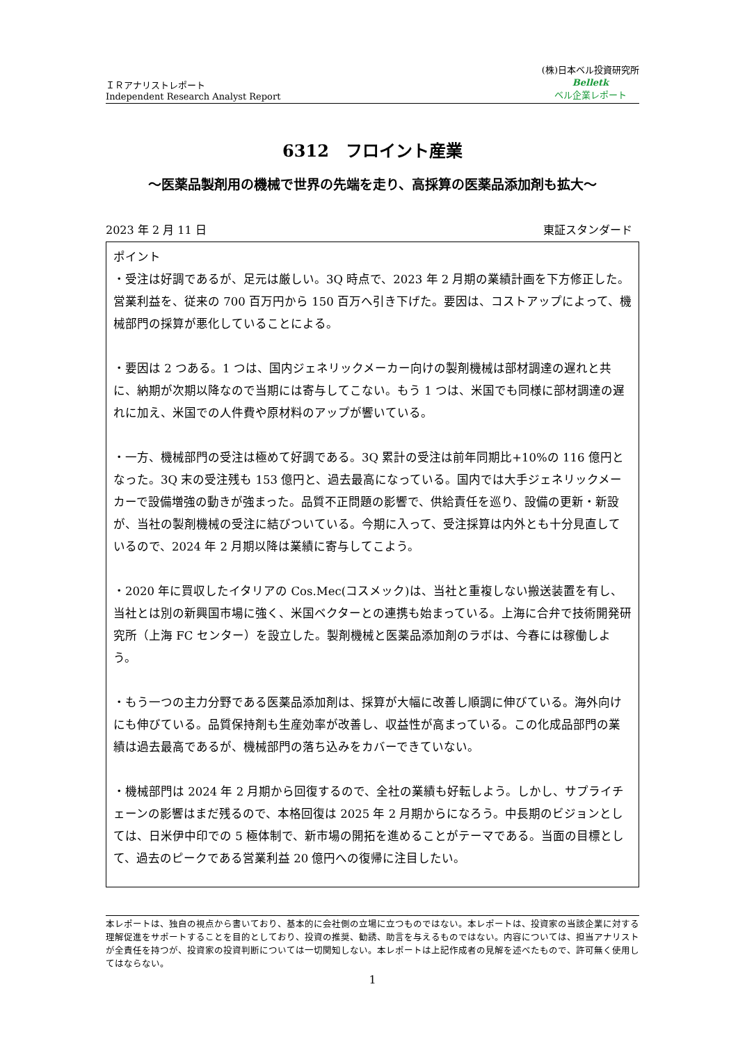ＩＲアナリストレポート
Independent Research Analyst Report
(株)日本ベル投資研究所
Belletk
ベル企業レポート
6312　フロイント産業
～医薬品製剤用の機械で世界の先端を走り、高採算の医薬品添加剤も拡大～
2023 年 2 月 11 日 東証スタンダード
ポイント
・受注は好調であるが、足元は厳しい。3Q 時点で、2023 年 2 月期の業績計画を下方修正した。営業利益を、従来の 700 百万円から 150 百万へ引き下げた。要因は、コストアップによって、機械部門の採算が悪化していることによる。
・要因は 2 つある。1 つは、国内ジェネリックメーカー向けの製剤機械は部材調達の遅れと共に、納期が次期以降なので当期には寄与してこない。もう 1 つは、米国でも同様に部材調達の遅れに加え、米国での人件費や原材料のアップが響いている。
・一方、機械部門の受注は極めて好調である。3Q 累計の受注は前年同期比+10%の 116 億円となった。3Q 末の受注残も 153 億円と、過去最高になっている。国内では大手ジェネリックメーカーで設備増強の動きが強まった。品質不正問題の影響で、供給責任を巡り、設備の更新・新設が、当社の製剤機械の受注に結びついている。今期に入って、受注採算は内外とも十分見直しているので、2024 年 2 月期以降は業績に寄与してこよう。
・2020 年に買収したイタリアの Cos.Mec(コスメック)は、当社と重複しない搬送装置を有し、当社とは別の新興国市場に強く、米国ベクターとの連携も始まっている。上海に合弁で技術開発研究所（上海 FC センター）を設立した。製剤機械と医薬品添加剤のラボは、今春には稼働しよう。
・もう一つの主力分野である医薬品添加剤は、採算が大幅に改善し順調に伸びている。海外向けにも伸びている。品質保持剤も生産効率が改善し、収益性が高まっている。この化成品部門の業績は過去最高であるが、機械部門の落ち込みをカバーできていない。
・機械部門は 2024 年 2 月期から回復するので、全社の業績も好転しよう。しかし、サプライチェーンの影響はまだ残るので、本格回復は 2025 年 2 月期からになろう。中長期のビジョンとしては、日米伊中印での 5 極体制で、新市場の開拓を進めることがテーマである。当面の目標として、過去のピークである営業利益 20 億円への復帰に注目したい。
本レポートは、独自の視点から書いており、基本的に会社側の立場に立つものではない。本レポートは、投資家の当該企業に対する理解促進をサポートすることを目的としており、投資の推奨、勧誘、助言を与えるものではない。内容については、担当アナリストが全責任を持つが、投資家の投資判断については一切関知しない。本レポートは上記作成者の見解を述べたもので、許可無く使用してはならない。
1